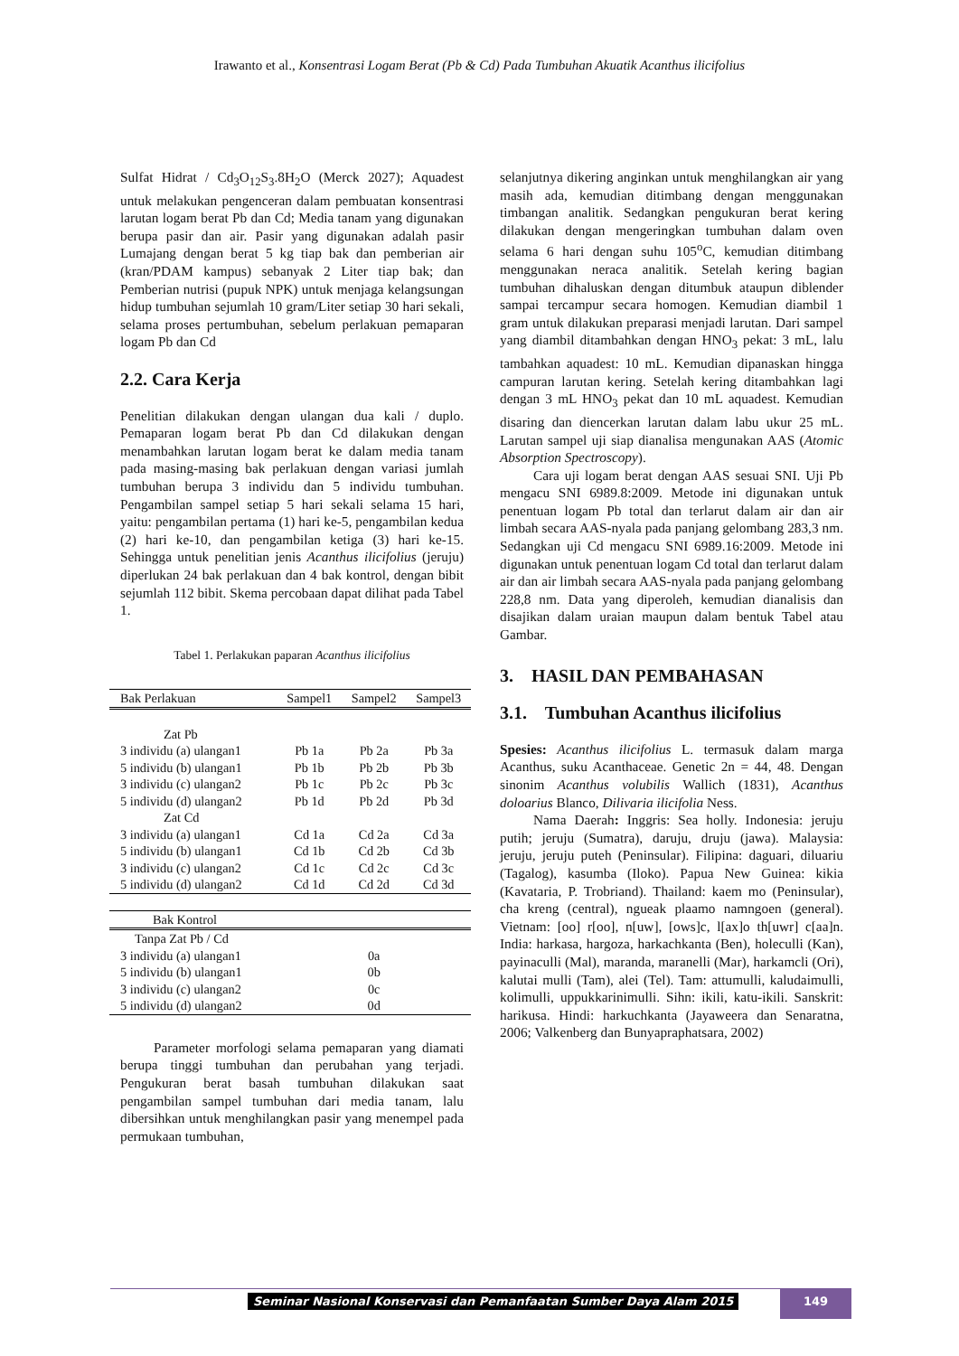Irawanto et al., Konsentrasi Logam Berat (Pb & Cd) Pada Tumbuhan Akuatik Acanthus ilicifolius
Sulfat Hidrat / Cd<sub>3</sub>O<sub>12</sub>S<sub>3</sub>.8H<sub>2</sub>O (Merck 2027); Aquadest untuk melakukan pengenceran dalam pembuatan konsentrasi larutan logam berat Pb dan Cd; Media tanam yang digunakan berupa pasir dan air. Pasir yang digunakan adalah pasir Lumajang dengan berat 5 kg tiap bak dan pemberian air (kran/PDAM kampus) sebanyak 2 Liter tiap bak; dan Pemberian nutrisi (pupuk NPK) untuk menjaga kelangsungan hidup tumbuhan sejumlah 10 gram/Liter setiap 30 hari sekali, selama proses pertumbuhan, sebelum perlakuan pemaparan logam Pb dan Cd
2.2. Cara Kerja
Penelitian dilakukan dengan ulangan dua kali / duplo. Pemaparan logam berat Pb dan Cd dilakukan dengan menambahkan larutan logam berat ke dalam media tanam pada masing-masing bak perlakuan dengan variasi jumlah tumbuhan berupa 3 individu dan 5 individu tumbuhan. Pengambilan sampel setiap 5 hari sekali selama 15 hari, yaitu: pengambilan pertama (1) hari ke-5, pengambilan kedua (2) hari ke-10, dan pengambilan ketiga (3) hari ke-15. Sehingga untuk penelitian jenis Acanthus ilicifolius (jeruju) diperlukan 24 bak perlakuan dan 4 bak kontrol, dengan bibit sejumlah 112 bibit. Skema percobaan dapat dilihat pada Tabel 1.
Tabel 1. Perlakukan paparan Acanthus ilicifolius
| Bak Perlakuan | Sampel1 | Sampel2 | Sampel3 |
| --- | --- | --- | --- |
| Zat Pb | | | |
| 3 individu (a) ulangan1 | Pb 1a | Pb 2a | Pb 3a |
| 5 individu (b) ulangan1 | Pb 1b | Pb 2b | Pb 3b |
| 3 individu (c) ulangan2 | Pb 1c | Pb 2c | Pb 3c |
| 5 individu (d) ulangan2 | Pb 1d | Pb 2d | Pb 3d |
| Zat Cd | | | |
| 3 individu (a) ulangan1 | Cd 1a | Cd 2a | Cd 3a |
| 5 individu (b) ulangan1 | Cd 1b | Cd 2b | Cd 3b |
| 3 individu (c) ulangan2 | Cd 1c | Cd 2c | Cd 3c |
| 5 individu (d) ulangan2 | Cd 1d | Cd 2d | Cd 3d |
| Bak Kontrol | | | |
| Tanpa Zat Pb / Cd | | | |
| 3 individu (a) ulangan1 | | 0a | |
| 5 individu (b) ulangan1 | | 0b | |
| 3 individu (c) ulangan2 | | 0c | |
| 5 individu (d) ulangan2 | | 0d | |
Parameter morfologi selama pemaparan yang diamati berupa tinggi tumbuhan dan perubahan yang terjadi. Pengukuran berat basah tumbuhan dilakukan saat pengambilan sampel tumbuhan dari media tanam, lalu dibersihkan untuk menghilangkan pasir yang menempel pada permukaan tumbuhan,
selanjutnya dikering anginkan untuk menghilangkan air yang masih ada, kemudian ditimbang dengan menggunakan timbangan analitik. Sedangkan pengukuran berat kering dilakukan dengan mengeringkan tumbuhan dalam oven selama 6 hari dengan suhu 105<sup>o</sup>C, kemudian ditimbang menggunakan neraca analitik. Setelah kering bagian tumbuhan dihaluskan dengan ditumbuk ataupun diblender sampai tercampur secara homogen. Kemudian diambil 1 gram untuk dilakukan preparasi menjadi larutan. Dari sampel yang diambil ditambahkan dengan HNO<sub>3</sub> pekat: 3 mL, lalu tambahkan aquadest: 10 mL. Kemudian dipanaskan hingga campuran larutan kering. Setelah kering ditambahkan lagi dengan 3 mL HNO<sub>3</sub> pekat dan 10 mL aquadest. Kemudian disaring dan diencerkan larutan dalam labu ukur 25 mL. Larutan sampel uji siap dianalisa mengunakan AAS (Atomic Absorption Spectroscopy).
Cara uji logam berat dengan AAS sesuai SNI. Uji Pb mengacu SNI 6989.8:2009. Metode ini digunakan untuk penentuan logam Pb total dan terlarut dalam air dan air limbah secara AAS-nyala pada panjang gelombang 283,3 nm. Sedangkan uji Cd mengacu SNI 6989.16:2009. Metode ini digunakan untuk penentuan logam Cd total dan terlarut dalam air dan air limbah secara AAS-nyala pada panjang gelombang 228,8 nm. Data yang diperoleh, kemudian dianalisis dan disajikan dalam uraian maupun dalam bentuk Tabel atau Gambar.
3. HASIL DAN PEMBAHASAN
3.1. Tumbuhan Acanthus ilicifolius
Spesies: Acanthus ilicifolius L. termasuk dalam marga Acanthus, suku Acanthaceae. Genetic 2n = 44, 48. Dengan sinonim Acanthus volubilis Wallich (1831), Acanthus doloarius Blanco, Dilivaria ilicifolia Ness.
Nama Daerah: Inggris: Sea holly. Indonesia: jeruju putih; jeruju (Sumatra), daruju, druju (jawa). Malaysia: jeruju, jeruju puteh (Peninsular). Filipina: daguari, diluariu (Tagalog), kasumba (Iloko). Papua New Guinea: kikia (Kavataria, P. Trobriand). Thailand: kaem mo (Peninsular), cha kreng (central), ngueak plaamo namngoen (general). Vietnam: [oo] r[oo], n[uw], [ows]c, l[ax]o th[uwr] c[aa]n. India: harkasa, hargoza, harkachkanta (Ben), holeculli (Kan), payinaculli (Mal), maranda, maranelli (Mar), harkamcli (Ori), kalutai mulli (Tam), alei (Tel). Tam: attumulli, kaludaimulli, kolimulli, uppukkarinimulli. Sihn: ikili, katu-ikili. Sanskrit: harikusa. Hindi: harkuchkanta (Jayaweera dan Senaratna, 2006; Valkenberg dan Bunyapraphatsara, 2002)
Seminar Nasional Konservasi dan Pemanfaatan Sumber Daya Alam 2015
149